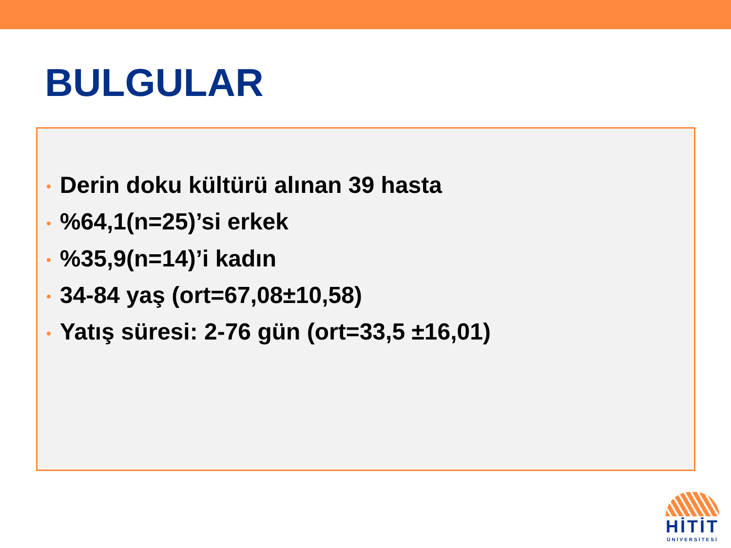BULGULAR
• Derin doku kültürü alınan 39 hasta
•%64,1(n=25)’si erkek
•%35,9(n=14)’i kadın
• 34-84 yaş (ort=67,08±10,58)
• Yatış süresi: 2-76 gün (ort=33,5 ±16,01)
HİTİT
ÜNİVERSİTESİ